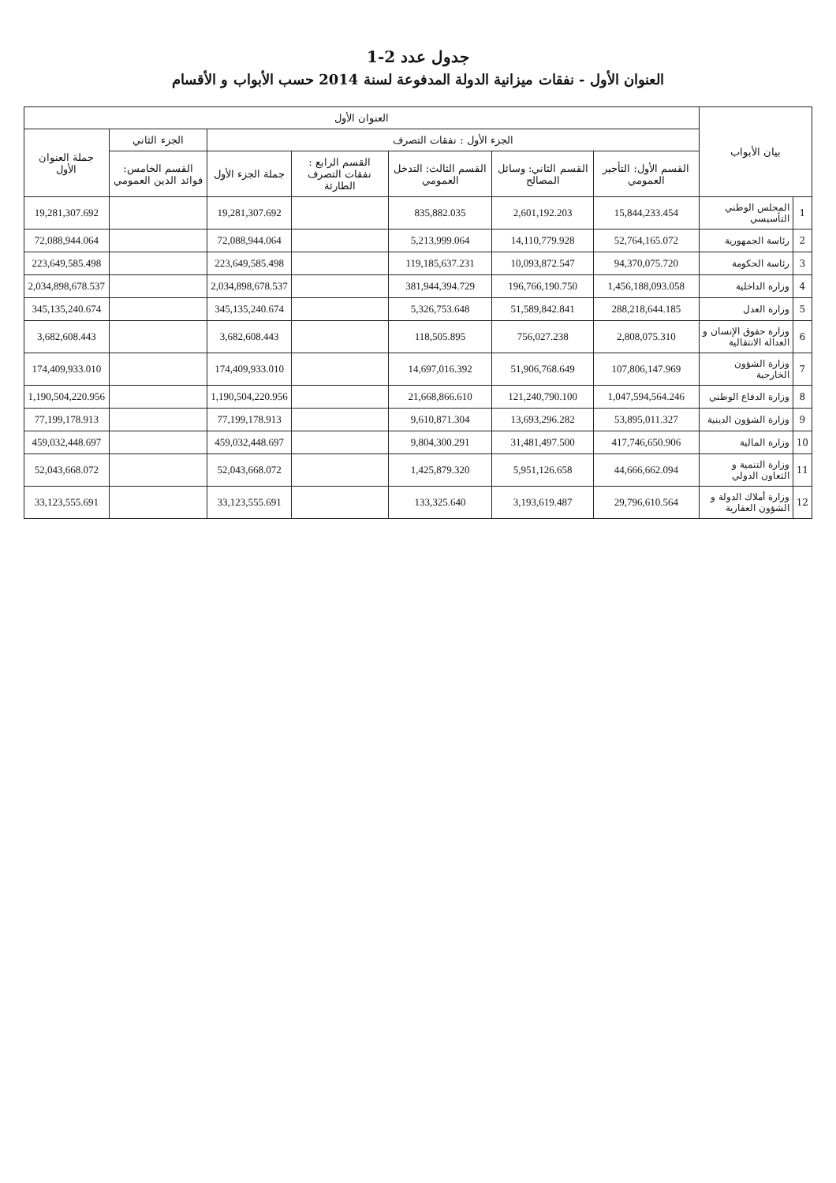جدول عدد 2-1
العنوان الأول - نفقات ميزانية الدولة المدفوعة لسنة 2014 حسب الأبواب و الأقسام
| بيان الأبواب | | العنوان الأول | | | | | | |
| --- | --- | --- | --- | --- | --- | --- | --- | --- |
| | | الجزء الأول : نفقات التصرف | | | | | الجزء الثاني | جملة العنوان الأول |
| | | القسم الأول: التأجير العمومي | القسم الثاني: وسائل المصالح | القسم الثالث: التدخل العمومي | القسم الرابع : نفقات التصرف الطارئة | جملة الجزء الأول | القسم الخامس: فوائد الدين العمومي | |
| 1 | المجلس الوطني التأسيسي | 15,844,233.454 | 2,601,192.203 | 835,882.035 | | 19,281,307.692 | | 19,281,307.692 |
| 2 | رئاسة الجمهورية | 52,764,165.072 | 14,110,779.928 | 5,213,999.064 | | 72,088,944.064 | | 72,088,944.064 |
| 3 | رئاسة الحكومة | 94,370,075.720 | 10,093,872.547 | 119,185,637.231 | | 223,649,585.498 | | 223,649,585.498 |
| 4 | وزارة الداخلية | 1,456,188,093.058 | 196,766,190.750 | 381,944,394.729 | | 2,034,898,678.537 | | 2,034,898,678.537 |
| 5 | وزارة العدل | 288,218,644.185 | 51,589,842.841 | 5,326,753.648 | | 345,135,240.674 | | 345,135,240.674 |
| 6 | وزارة حقوق الإنسان و العدالة الانتقالية | 2,808,075.310 | 756,027.238 | 118,505.895 | | 3,682,608.443 | | 3,682,608.443 |
| 7 | وزارة الشؤون الخارجية | 107,806,147.969 | 51,906,768.649 | 14,697,016.392 | | 174,409,933.010 | | 174,409,933.010 |
| 8 | وزارة الدفاع الوطني | 1,047,594,564.246 | 121,240,790.100 | 21,668,866.610 | | 1,190,504,220.956 | | 1,190,504,220.956 |
| 9 | وزارة الشؤون الدينية | 53,895,011.327 | 13,693,296.282 | 9,610,871.304 | | 77,199,178.913 | | 77,199,178.913 |
| 10 | وزارة المالية | 417,746,650.906 | 31,481,497.500 | 9,804,300.291 | | 459,032,448.697 | | 459,032,448.697 |
| 11 | وزارة التنمية و التعاون الدولي | 44,666,662.094 | 5,951,126.658 | 1,425,879.320 | | 52,043,668.072 | | 52,043,668.072 |
| 12 | وزارة أملاك الدولة و الشؤون العقارية | 29,796,610.564 | 3,193,619.487 | 133,325.640 | | 33,123,555.691 | | 33,123,555.691 |